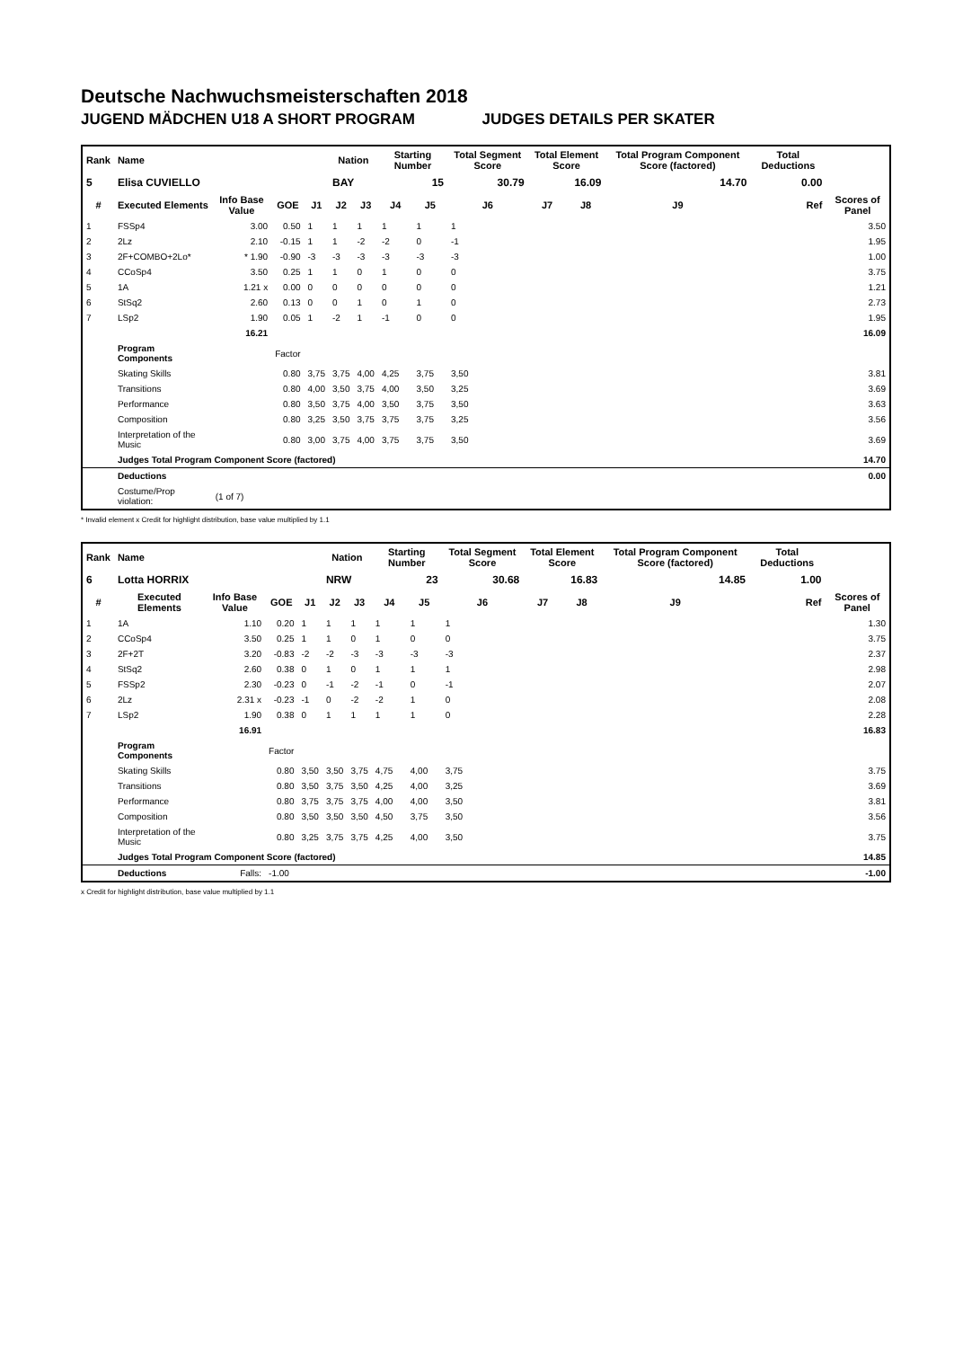Deutsche Nachwuchsmeisterschaften 2018
JUGEND MÄDCHEN U18 A SHORT PROGRAM JUDGES DETAILS PER SKATER
| Rank | Name | | | | Nation | | Starting Number | | Total Segment Score | Total Element Score | | Total Program Component Score (factored) | | Total Deductions | |
| --- | --- | --- | --- | --- | --- | --- | --- | --- | --- | --- | --- | --- | --- | --- | --- |
| 5 | Elisa CUVIELLO | | | | BAY | | 15 | | 30.79 | 16.09 | | 14.70 | | 0.00 | |
| # | Executed Elements | Info Base Value | GOE | J1 | J2 | J3 | J4 | J5 | J6 | J7 | J8 | J9 | Ref | | Scores of Panel |
| 1 | FSSp4 | 3.00 | 0.50 | 1 | 1 | 1 | 1 | 1 | 1 | | | | | | 3.50 |
| 2 | 2Lz | 2.10 | -0.15 | 1 | 1 | -2 | -2 | 0 | -1 | | | | | | 1.95 |
| 3 | 2F+COMBO+2Lo* | * 1.90 | -0.90 | -3 | -3 | -3 | -3 | -3 | -3 | | | | | | 1.00 |
| 4 | CCoSp4 | 3.50 | 0.25 | 1 | 1 | 0 | 1 | 0 | 0 | | | | | | 3.75 |
| 5 | 1A | 1.21 x | 0.00 | 0 | 0 | 0 | 0 | 0 | 0 | | | | | | 1.21 |
| 6 | StSq2 | 2.60 | 0.13 | 0 | 0 | 1 | 0 | 1 | 0 | | | | | | 2.73 |
| 7 | LSp2 | 1.90 | 0.05 | 1 | -2 | 1 | -1 | 0 | 0 | | | | | | 1.95 |
| | | 16.21 | | | | | | | | | | | | | 16.09 |
| | Program Components | | Factor | | | | | | | | | | | | |
| | Skating Skills | | 0.80 | 3,75 | 3,75 | 4,00 | 4,25 | 3,75 | 3,50 | | | | | | 3.81 |
| | Transitions | | 0.80 | 4,00 | 3,50 | 3,75 | 4,00 | 3,50 | 3,25 | | | | | | 3.69 |
| | Performance | | 0.80 | 3,50 | 3,75 | 4,00 | 3,50 | 3,75 | 3,50 | | | | | | 3.63 |
| | Composition | | 0.80 | 3,25 | 3,50 | 3,75 | 3,75 | 3,75 | 3,25 | | | | | | 3.56 |
| | Interpretation of the Music | | 0.80 | 3,00 | 3,75 | 4,00 | 3,75 | 3,75 | 3,50 | | | | | | 3.69 |
| | Judges Total Program Component Score (factored) | | | | | | | | | | | | | | 14.70 |
| | Deductions | | | | | | | | | | | | | | 0.00 |
| | Costume/Prop violation: | (1 of 7) | | | | | | | | | | | | | |
* Invalid element x Credit for highlight distribution, base value multiplied by 1.1
| Rank | Name | | | | Nation | | Starting Number | | Total Segment Score | Total Element Score | | Total Program Component Score (factored) | | Total Deductions | |
| --- | --- | --- | --- | --- | --- | --- | --- | --- | --- | --- | --- | --- | --- | --- | --- |
| 6 | Lotta HORRIX | | | | NRW | | 23 | | 30.68 | 16.83 | | 14.85 | | 1.00 | |
| # | Executed Elements | Info Base Value | GOE | J1 | J2 | J3 | J4 | J5 | J6 | J7 | J8 | J9 | Ref | | Scores of Panel |
| 1 | 1A | 1.10 | 0.20 | 1 | 1 | 1 | 1 | 1 | 1 | | | | | | 1.30 |
| 2 | CCoSp4 | 3.50 | 0.25 | 1 | 1 | 0 | 1 | 0 | 0 | | | | | | 3.75 |
| 3 | 2F+2T | 3.20 | -0.83 | -2 | -2 | -3 | -3 | -3 | -3 | | | | | | 2.37 |
| 4 | StSq2 | 2.60 | 0.38 | 0 | 1 | 0 | 1 | 1 | 1 | | | | | | 2.98 |
| 5 | FSSp2 | 2.30 | -0.23 | 0 | -1 | -2 | -1 | 0 | -1 | | | | | | 2.07 |
| 6 | 2Lz | 2.31 x | -0.23 | -1 | 0 | -2 | -2 | 1 | 0 | | | | | | 2.08 |
| 7 | LSp2 | 1.90 | 0.38 | 0 | 1 | 1 | 1 | 1 | 0 | | | | | | 2.28 |
| | | 16.91 | | | | | | | | | | | | | 16.83 |
| | Program Components | | Factor | | | | | | | | | | | | |
| | Skating Skills | | 0.80 | 3,50 | 3,50 | 3,75 | 4,75 | 4,00 | 3,75 | | | | | | 3.75 |
| | Transitions | | 0.80 | 3,50 | 3,75 | 3,50 | 4,25 | 4,00 | 3,25 | | | | | | 3.69 |
| | Performance | | 0.80 | 3,75 | 3,75 | 3,75 | 4,00 | 4,00 | 3,50 | | | | | | 3.81 |
| | Composition | | 0.80 | 3,50 | 3,50 | 3,50 | 4,50 | 3,75 | 3,50 | | | | | | 3.56 |
| | Interpretation of the Music | | 0.80 | 3,25 | 3,75 | 3,75 | 4,25 | 4,00 | 3,50 | | | | | | 3.75 |
| | Judges Total Program Component Score (factored) | | | | | | | | | | | | | | 14.85 |
| | Deductions | Falls: | -1.00 | | | | | | | | | | | | -1.00 |
x Credit for highlight distribution, base value multiplied by 1.1